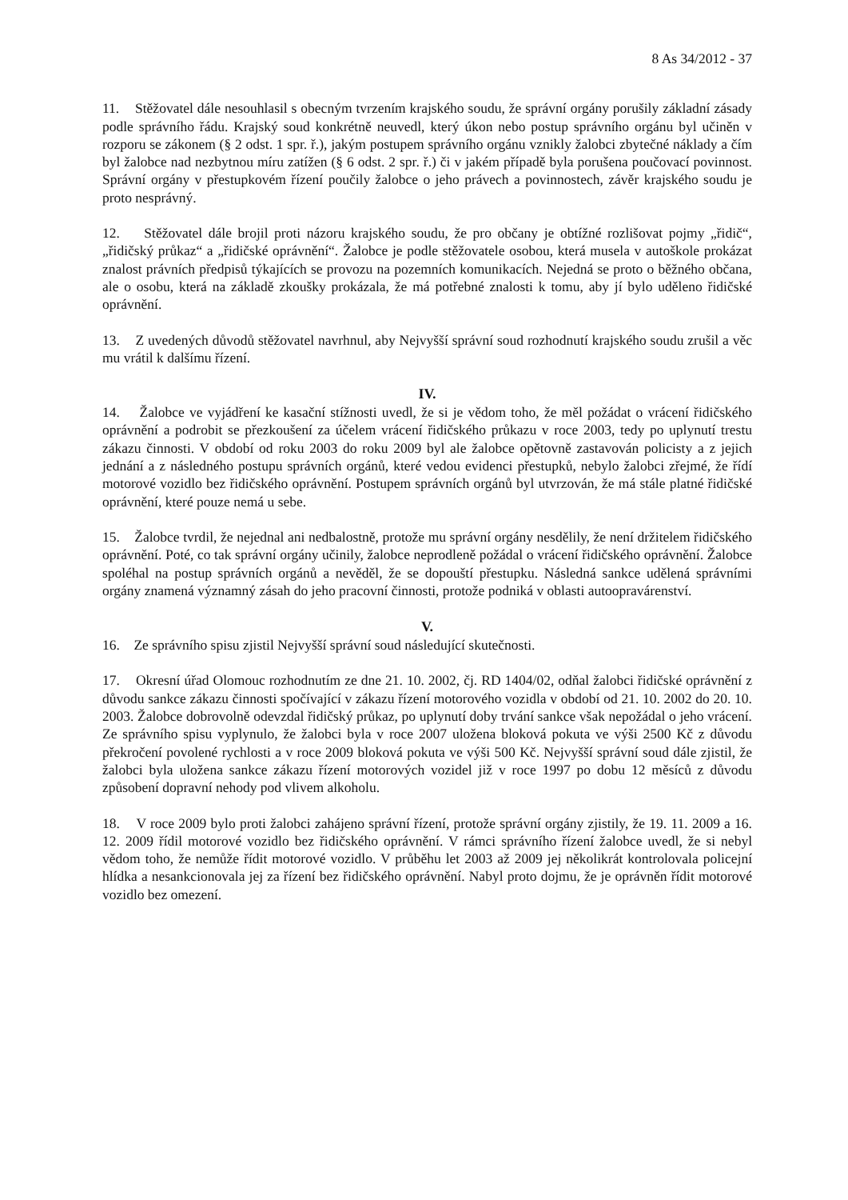8 As 34/2012 - 37
11. Stěžovatel dále nesouhlasil s obecným tvrzením krajského soudu, že správní orgány porušily základní zásady podle správního řádu. Krajský soud konkrétně neuvedl, který úkon nebo postup správního orgánu byl učiněn v rozporu se zákonem (§ 2 odst. 1 spr. ř.), jakým postupem správního orgánu vznikly žalobci zbytečné náklady a čím byl žalobce nad nezbytnou míru zatížen (§ 6 odst. 2 spr. ř.) či v jakém případě byla porušena poučovací povinnost. Správní orgány v přestupkovém řízení poučily žalobce o jeho právech a povinnostech, závěr krajského soudu je proto nesprávný.
12. Stěžovatel dále brojil proti názoru krajského soudu, že pro občany je obtížné rozlišovat pojmy „řidič“, „řidičský průkaz“ a „řidičské oprávnění“. Žalobce je podle stěžovatele osobou, která musela v autoškole prokázat znalost právních předpisů týkajících se provozu na pozemních komunikacích. Nejedná se proto o běžného občana, ale o osobu, která na základě zkoušky prokázala, že má potřebné znalosti k tomu, aby jí bylo uděleno řidičské oprávnění.
13. Z uvedených důvodů stěžovatel navrhnul, aby Nejvyšší správní soud rozhodnutí krajského soudu zrušil a věc mu vrátil k dalšímu řízení.
IV.
14. Žalobce ve vyjádření ke kasační stížnosti uvedl, že si je vědom toho, že měl požádat o vrácení řidičského oprávnění a podrobit se přezkoušení za účelem vrácení řidičského průkazu v roce 2003, tedy po uplynutí trestu zákazu činnosti. V období od roku 2003 do roku 2009 byl ale žalobce opětovně zastavován policisty a z jejich jednání a z následného postupu správních orgánů, které vedou evidenci přestupků, nebylo žalobci zřejmé, že řídí motorové vozidlo bez řidičského oprávnění. Postupem správních orgánů byl utvrzován, že má stále platné řidičské oprávnění, které pouze nemá u sebe.
15. Žalobce tvrdil, že nejednal ani nedbalostně, protože mu správní orgány nesdělily, že není držitelem řidičského oprávnění. Poté, co tak správní orgány učinily, žalobce neprodleně požádal o vrácení řidičského oprávnění. Žalobce spoléhal na postup správních orgánů a nevěděl, že se dopouští přestupku. Následná sankce udělená správními orgány znamená významný zásah do jeho pracovní činnosti, protože podniká v oblasti autoopravárenství.
V.
16. Ze správního spisu zjistil Nejvyšší správní soud následující skutečnosti.
17. Okresní úřad Olomouc rozhodnutím ze dne 21. 10. 2002, čj. RD 1404/02, odňal žalobci řidičské oprávnění z důvodu sankce zákazu činnosti spočívající v zákazu řízení motorového vozidla v období od 21. 10. 2002 do 20. 10. 2003. Žalobce dobrovolně odevzdal řidičský průkaz, po uplynutí doby trvání sankce však nepožádal o jeho vrácení. Ze správního spisu vyplynulo, že žalobci byla v roce 2007 uložena bloková pokuta ve výši 2500 Kč z důvodu překročení povolené rychlosti a v roce 2009 bloková pokuta ve výši 500 Kč. Nejvyšší správní soud dále zjistil, že žalobci byla uložena sankce zákazu řízení motorových vozidel již v roce 1997 po dobu 12 měsíců z důvodu způsobení dopravní nehody pod vlivem alkoholu.
18. V roce 2009 bylo proti žalobci zahájeno správní řízení, protože správní orgány zjistily, že 19. 11. 2009 a 16. 12. 2009 řídil motorové vozidlo bez řidičského oprávnění. V rámci správního řízení žalobce uvedl, že si nebyl vědom toho, že nemůže řídit motorové vozidlo. V průběhu let 2003 až 2009 jej několikrát kontrolovala policejní hlídka a nesankcionovala jej za řízení bez řidičského oprávnění. Nabyl proto dojmu, že je oprávněn řídit motorové vozidlo bez omezení.